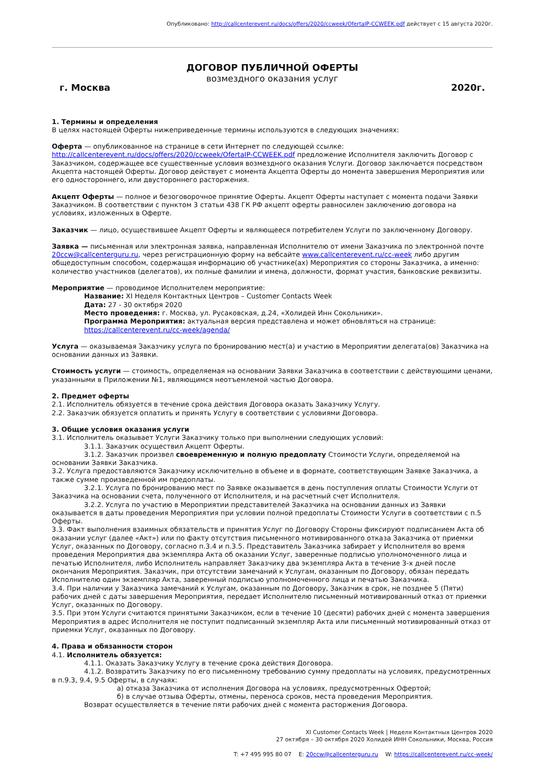Опубликовано: http://callcenterevent.ru/docs/offers/2020/ccweek/OfertaIP-CCWEEK.pdf действует с 15 августа 2020г.
ДОГОВОР ПУБЛИЧНОЙ ОФЕРТЫ
возмездного оказания услуг
г. Москва 2020г.
1. Термины и определения
В целях настоящей Оферты нижеприведенные термины используются в следующих значениях:
Оферта — опубликованное на странице в сети Интернет по следующей ссылке: http://callcenterevent.ru/docs/offers/2020/ccweek/OfertaIP-CCWEEK.pdf предложение Исполнителя заключить Договор с Заказчиком, содержащее все существенные условия возмездного оказания Услуги. Договор заключается посредством Акцепта настоящей Оферты. Договор действует с момента Акцепта Оферты до момента завершения Мероприятия или его одностороннего, или двустороннего расторжения.
Акцепт Оферты — полное и безоговорочное принятие Оферты. Акцепт Оферты наступает с момента подачи Заявки Заказчиком. В соответствии с пунктом 3 статьи 438 ГК РФ акцепт оферты равносилен заключению договора на условиях, изложенных в Оферте.
Заказчик — лицо, осуществившее Акцепт Оферты и являющееся потребителем Услуги по заключенному Договору.
Заявка — письменная или электронная заявка, направленная Исполнителю от имени Заказчика по электронной почте 20ccw@callcenterguru.ru, через регистрационную форму на вебсайте www.callcenterevent.ru/cc-week либо другим общедоступным способом, содержащая информацию об участнике(ах) Мероприятия со стороны Заказчика, а именно: количество участников (делегатов), их полные фамилии и имена, должности, формат участия, банковские реквизиты.
Мероприятие — проводимое Исполнителем мероприятие:
Название: XI Неделя Контактных Центров – Customer Contacts Week
Дата: 27 - 30 октября 2020
Место проведения: г. Москва, ул. Русаковская, д.24, «Холидей Инн Сокольники».
Программа Мероприятия: актуальная версия представлена и может обновляться на странице: https://callcenterevent.ru/cc-week/agenda/
Услуга — оказываемая Заказчику услуга по бронированию мест(а) и участию в Мероприятии делегата(ов) Заказчика на основании данных из Заявки.
Стоимость услуги — стоимость, определяемая на основании Заявки Заказчика в соответствии с действующими ценами, указанными в Приложении №1, являющимся неотъемлемой частью Договора.
2. Предмет оферты
2.1. Исполнитель обязуется в течение срока действия Договора оказать Заказчику Услугу.
2.2. Заказчик обязуется оплатить и принять Услугу в соответствии с условиями Договора.
3. Общие условия оказания услуги
3.1. Исполнитель оказывает Услуги Заказчику только при выполнении следующих условий:
3.1.1. Заказчик осуществил Акцепт Оферты.
3.1.2. Заказчик произвел своевременную и полную предоплату Стоимости Услуги, определяемой на основании Заявки Заказчика.
3.2. Услуга предоставляются Заказчику исключительно в объеме и в формате, соответствующим Заявке Заказчика, а также сумме произведенной им предоплаты.
3.2.1. Услуга по бронированию мест по Заявке оказывается в день поступления оплаты Стоимости Услуги от Заказчика на основании счета, полученного от Исполнителя, и на расчетный счет Исполнителя.
3.2.2. Услуга по участию в Мероприятии представителей Заказчика на основании данных из Заявки оказывается в даты проведения Мероприятия при условии полной предоплаты Стоимости Услуги в соответствии с п.5 Оферты.
3.3. Факт выполнения взаимных обязательств и принятия Услуг по Договору Стороны фиксируют подписанием Акта об оказании услуг (далее «Акт») или по факту отсутствия письменного мотивированного отказа Заказчика от приемки Услуг, оказанных по Договору, согласно п.3.4 и п.3.5. Представитель Заказчика забирает у Исполнителя во время проведения Мероприятия два экземпляра Акта об оказании Услуг, заверенные подписью уполномоченного лица и печатью Исполнителя, либо Исполнитель направляет Заказчику два экземпляра Акта в течение 3-х дней после окончания Мероприятия. Заказчик, при отсутствии замечаний к Услугам, оказанным по Договору, обязан передать Исполнителю один экземпляр Акта, заверенный подписью уполномоченного лица и печатью Заказчика.
3.4. При наличии у Заказчика замечаний к Услугам, оказанным по Договору, Заказчик в срок, не позднее 5 (Пяти) рабочих дней с даты завершения Мероприятия, передает Исполнителю письменный мотивированный отказ от приемки Услуг, оказанных по Договору.
3.5. При этом Услуги считаются принятыми Заказчиком, если в течение 10 (десяти) рабочих дней с момента завершения Мероприятия в адрес Исполнителя не поступит подписанный экземпляр Акта или письменный мотивированный отказ от приемки Услуг, оказанных по Договору.
4. Права и обязанности сторон
4.1. Исполнитель обязуется:
4.1.1. Оказать Заказчику Услугу в течение срока действия Договора.
4.1.2. Возвратить Заказчику по его письменному требованию сумму предоплаты на условиях, предусмотренных в п.9.3, 9.4, 9.5 Оферты, в случаях:
а) отказа Заказчика от исполнения Договора на условиях, предусмотренных Офертой;
б) в случае отзыва Оферты, отмены, переноса сроков, места проведения Мероприятия.
Возврат осуществляется в течение пяти рабочих дней с момента расторжения Договора.
XI Customer Contacts Week | Неделя Контактных Центров 2020
27 октября – 30 октября 2020 Холидей ИНН Сокольники, Москва, Россия
T: +7 495 995 80 07 E: 20ccw@callcenterguru.ru W: https://callcenterevent.ru/cc-week/